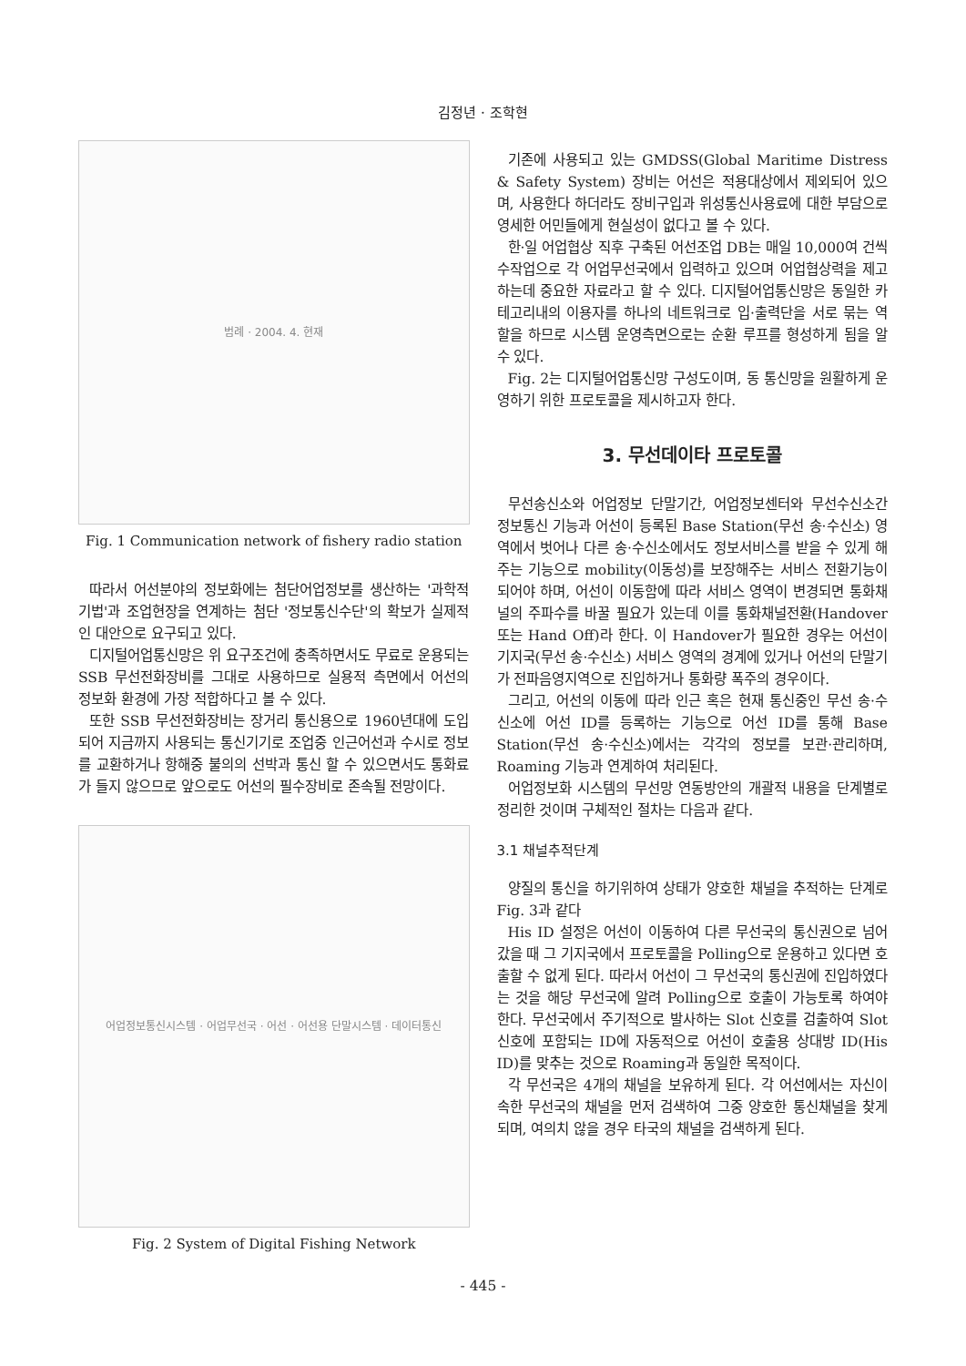김정년 · 조학현
범례 · 2004. 4. 현재
Fig. 1 Communication network of fishery radio station
따라서 어선분야의 정보화에는 첨단어업정보를 생산하는 '과학적 기법'과 조업현장을 연계하는 첨단 '정보통신수단'의 확보가 실제적인 대안으로 요구되고 있다.
디지털어업통신망은 위 요구조건에 충족하면서도 무료로 운용되는 SSB 무선전화장비를 그대로 사용하므로 실용적 측면에서 어선의 정보화 환경에 가장 적합하다고 볼 수 있다.
또한 SSB 무선전화장비는 장거리 통신용으로 1960년대에 도입되어 지금까지 사용되는 통신기기로 조업중 인근어선과 수시로 정보를 교환하거나 항해중 불의의 선박과 통신 할 수 있으면서도 통화료가 들지 않으므로 앞으로도 어선의 필수장비로 존속될 전망이다.
어업정보통신시스템 · 어업무선국 · 어선 · 어선용 단말시스템 · 데이터통신
Fig. 2 System of Digital Fishing Network
기존에 사용되고 있는 GMDSS(Global Maritime Distress & Safety System) 장비는 어선은 적용대상에서 제외되어 있으며, 사용한다 하더라도 장비구입과 위성통신사용료에 대한 부담으로 영세한 어민들에게 현실성이 없다고 볼 수 있다.
한·일 어업협상 직후 구축된 어선조업 DB는 매일 10,000여 건씩 수작업으로 각 어업무선국에서 입력하고 있으며 어업협상력을 제고하는데 중요한 자료라고 할 수 있다. 디지털어업통신망은 동일한 카테고리내의 이용자를 하나의 네트워크로 입·출력단을 서로 묶는 역할을 하므로 시스템 운영측면으로는 순환 루프를 형성하게 됨을 알 수 있다.
Fig. 2는 디지털어업통신망 구성도이며, 동 통신망을 원활하게 운영하기 위한 프로토콜을 제시하고자 한다.
3. 무선데이타 프로토콜
무선송신소와 어업정보 단말기간, 어업정보센터와 무선수신소간 정보통신 기능과 어선이 등록된 Base Station(무선 송·수신소) 영역에서 벗어나 다른 송·수신소에서도 정보서비스를 받을 수 있게 해주는 기능으로 mobility(이동성)를 보장해주는 서비스 전환기능이 되어야 하며, 어선이 이동함에 따라 서비스 영역이 변경되면 통화채널의 주파수를 바꿀 필요가 있는데 이를 통화채널전환(Handover 또는 Hand Off)라 한다. 이 Handover가 필요한 경우는 어선이 기지국(무선 송·수신소) 서비스 영역의 경계에 있거나 어선의 단말기가 전파음영지역으로 진입하거나 통화량 폭주의 경우이다.
그리고, 어선의 이동에 따라 인근 혹은 현재 통신중인 무선 송·수신소에 어선 ID를 등록하는 기능으로 어선 ID를 통해 Base Station(무선 송·수신소)에서는 각각의 정보를 보관·관리하며, Roaming 기능과 연계하여 처리된다.
어업정보화 시스템의 무선망 연동방안의 개괄적 내용을 단계별로 정리한 것이며 구체적인 절차는 다음과 같다.
3.1 채널추적단계
양질의 통신을 하기위하여 상태가 양호한 채널을 추적하는 단계로 Fig. 3과 같다
His ID 설정은 어선이 이동하여 다른 무선국의 통신권으로 넘어갔을 때 그 기지국에서 프로토콜을 Polling으로 운용하고 있다면 호출할 수 없게 된다. 따라서 어선이 그 무선국의 통신권에 진입하였다는 것을 해당 무선국에 알려 Polling으로 호출이 가능토록 하여야 한다. 무선국에서 주기적으로 발사하는 Slot 신호를 검출하여 Slot 신호에 포함되는 ID에 자동적으로 어선이 호출용 상대방 ID(His ID)를 맞추는 것으로 Roaming과 동일한 목적이다.
각 무선국은 4개의 채널을 보유하게 된다. 각 어선에서는 자신이 속한 무선국의 채널을 먼저 검색하여 그중 양호한 통신채널을 찾게 되며, 여의치 않을 경우 타국의 채널을 검색하게 된다.
- 445 -